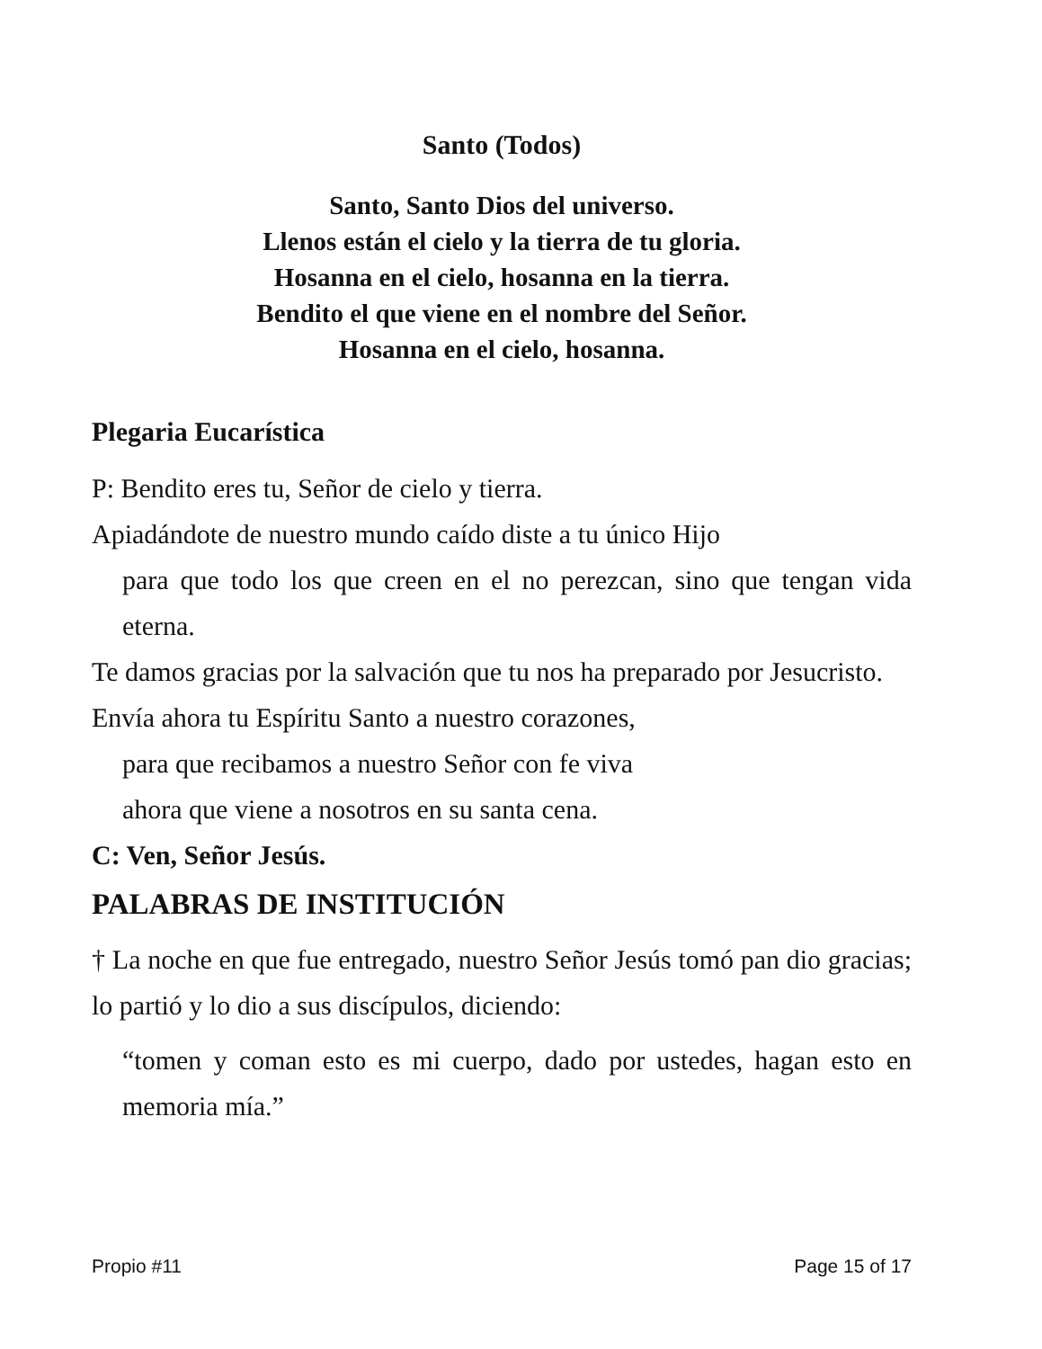Santo (Todos)
Santo, Santo Dios del universo.
Llenos están el cielo y la tierra de tu gloria.
Hosanna en el cielo, hosanna en la tierra.
Bendito el que viene en el nombre del Señor.
Hosanna en el cielo, hosanna.
Plegaria Eucarística
P: Bendito eres tu, Señor de cielo y tierra.
Apiadándote de nuestro mundo caído diste a tu único Hijo
para que todo los que creen en el no perezcan, sino que tengan vida eterna.
Te damos gracias por la salvación que tu nos ha preparado por Jesucristo.
Envía ahora tu Espíritu Santo a nuestro corazones,
para que recibamos a nuestro Señor con fe viva
ahora que viene a nosotros en su santa cena.
C: Ven, Señor Jesús.
PALABRAS DE INSTITUCIÓN
† La noche en que fue entregado, nuestro Señor Jesús tomó pan dio gracias; lo partió y lo dio a sus discípulos, diciendo:
“tomen y coman esto es mi cuerpo, dado por ustedes, hagan esto en memoria mía.”
Propio #11 Page 15 of 17